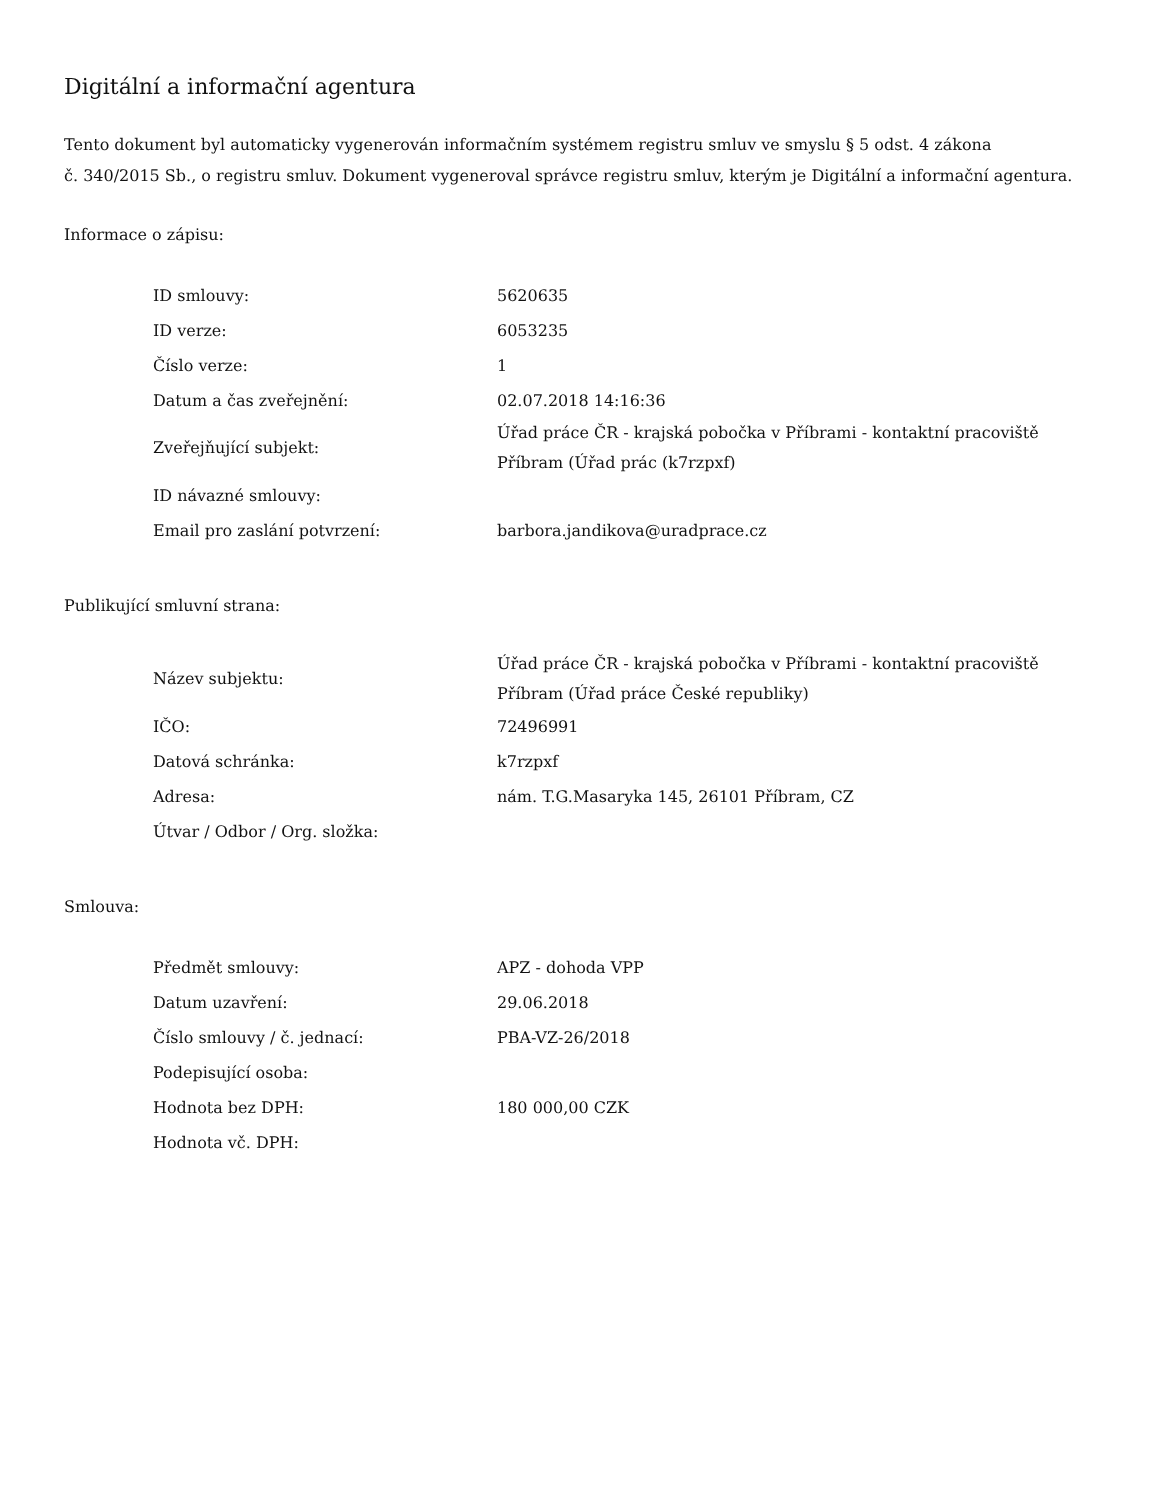Digitální a informační agentura
Tento dokument byl automaticky vygenerován informačním systémem registru smluv ve smyslu § 5 odst. 4 zákona
č. 340/2015 Sb., o registru smluv. Dokument vygeneroval správce registru smluv, kterým je Digitální a informační agentura.
Informace o zápisu:
| ID smlouvy: | 5620635 |
| ID verze: | 6053235 |
| Číslo verze: | 1 |
| Datum a čas zveřejnění: | 02.07.2018 14:16:36 |
| Zveřejňující subjekt: | Úřad práce ČR - krajská pobočka v Příbrami - kontaktní pracoviště Příbram (Úřad prác (k7rzpxf) |
| ID návazné smlouvy: | |
| Email pro zaslání potvrzení: | barbora.jandikova@uradprace.cz |
Publikující smluvní strana:
| Název subjektu: | Úřad práce ČR - krajská pobočka v Příbrami - kontaktní pracoviště Příbram (Úřad práce České republiky) |
| IČO: | 72496991 |
| Datová schránka: | k7rzpxf |
| Adresa: | nám. T.G.Masaryka 145, 26101 Příbram, CZ |
| Útvar / Odbor / Org. složka: | |
Smlouva:
| Předmět smlouvy: | APZ - dohoda VPP |
| Datum uzavření: | 29.06.2018 |
| Číslo smlouvy / č. jednací: | PBA-VZ-26/2018 |
| Podepisující osoba: | |
| Hodnota bez DPH: | 180 000,00 CZK |
| Hodnota vč. DPH: | |